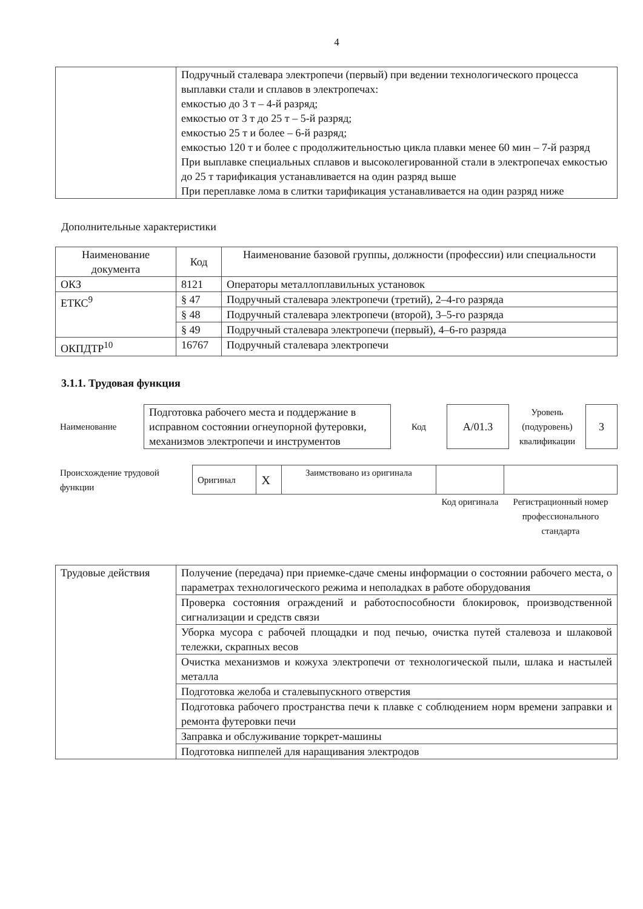4
| | Подручный сталевара электропечи (первый) при ведении технологического процесса выплавки стали и сплавов в электропечах: емкостью до 3 т – 4-й разряд; емкостью от 3 т до 25 т – 5-й разряд; емкостью 25 т и более – 6-й разряд; емкостью 120 т и более с продолжительностью цикла плавки менее 60 мин – 7-й разряд При выплавке специальных сплавов и высоколегированной стали в электропечах емкостью до 25 т тарификация устанавливается на один разряд выше При переплавке лома в слитки тарификация устанавливается на один разряд ниже |
Дополнительные характеристики
| Наименование документа | Код | Наименование базовой группы, должности (профессии) или специальности |
| --- | --- | --- |
| ОКЗ | 8121 | Операторы металлоплавильных установок |
| ЕТКС<sup>9</sup> | § 47 | Подручный сталевара электропечи (третий), 2–4-го разряда |
| | § 48 | Подручный сталевара электропечи (второй), 3–5-го разряда |
| | § 49 | Подручный сталевара электропечи (первый), 4–6-го разряда |
| ОКПДТР<sup>10</sup> | 16767 | Подручный сталевара электропечи |
3.1.1. Трудовая функция
| Наименование | Подготовка рабочего места и поддержание в исправном состоянии огнеупорной футеровки, механизмов электропечи и инструментов | Код | А/01.3 | Уровень (подуровень) квалификации | 3 |
| Происхождение трудовой функции | Оригинал | X | Заимствовано из оригинала | | |
| | | | | Код оригинала | Регистрационный номер профессионального стандарта |
| Трудовые действия | Получение (передача) при приемке-сдаче смены информации о состоянии рабочего места, о параметрах технологического режима и неполадках в работе оборудования |
| | Проверка состояния ограждений и работоспособности блокировок, производственной сигнализации и средств связи |
| | Уборка мусора с рабочей площадки и под печью, очистка путей сталевоза и шлаковой тележки, скрапных весов |
| | Очистка механизмов и кожуха электропечи от технологической пыли, шлака и настылей металла |
| | Подготовка желоба и сталевыпускного отверстия |
| | Подготовка рабочего пространства печи к плавке с соблюдением норм времени заправки и ремонта футеровки печи |
| | Заправка и обслуживание торкрет-машины |
| | Подготовка ниппелей для наращивания электродов |